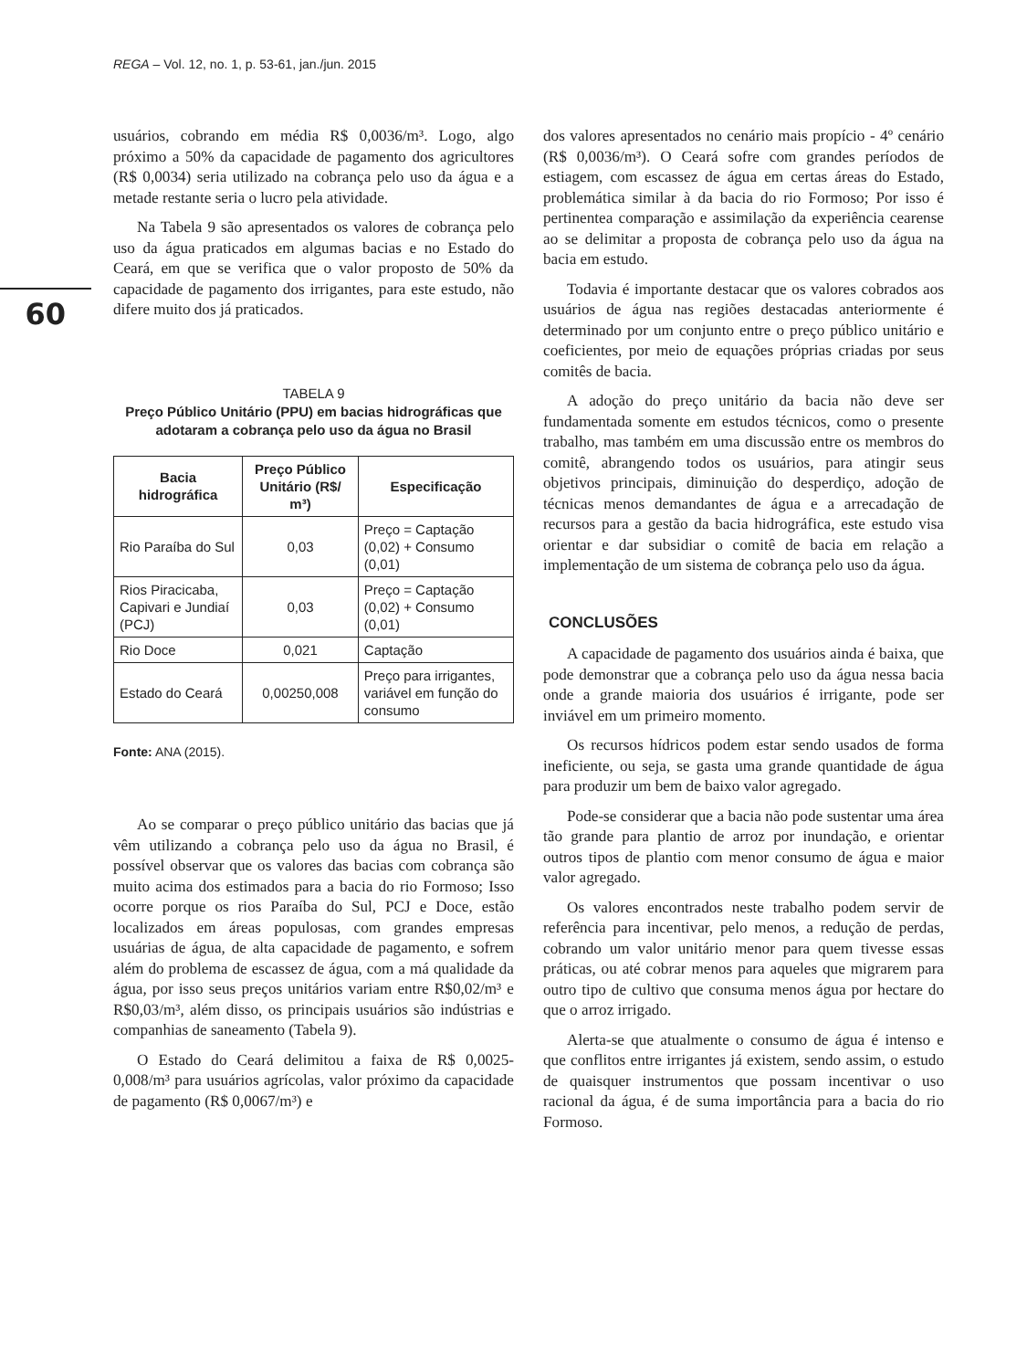REGA – Vol. 12, no. 1, p. 53-61, jan./jun. 2015
60
usuários, cobrando em média R$ 0,0036/m³. Logo, algo próximo a 50% da capacidade de pagamento dos agricultores (R$ 0,0034) seria utilizado na cobrança pelo uso da água e a metade restante seria o lucro pela atividade.
Na Tabela 9 são apresentados os valores de cobrança pelo uso da água praticados em algumas bacias e no Estado do Ceará, em que se verifica que o valor proposto de 50% da capacidade de pagamento dos irrigantes, para este estudo, não difere muito dos já praticados.
TABELA 9
Preço Público Unitário (PPU) em bacias hidrográficas que adotaram a cobrança pelo uso da água no Brasil
| Bacia hidrográfica | Preço Público Unitário (R$/ m³) | Especificação |
| --- | --- | --- |
| Rio Paraíba do Sul | 0,03 | Preço = Captação (0,02) + Consumo (0,01) |
| Rios Piracicaba, Capivari e Jundiaí (PCJ) | 0,03 | Preço = Captação (0,02) + Consumo (0,01) |
| Rio Doce | 0,021 | Captação |
| Estado do Ceará | 0,00250,008 | Preço para irrigantes, variável em função do consumo |
Fonte: ANA (2015).
Ao se comparar o preço público unitário das bacias que já vêm utilizando a cobrança pelo uso da água no Brasil, é possível observar que os valores das bacias com cobrança são muito acima dos estimados para a bacia do rio Formoso; Isso ocorre porque os rios Paraíba do Sul, PCJ e Doce, estão localizados em áreas populosas, com grandes empresas usuárias de água, de alta capacidade de pagamento, e sofrem além do problema de escassez de água, com a má qualidade da água, por isso seus preços unitários variam entre R$0,02/m³ e R$0,03/m³, além disso, os principais usuários são indústrias e companhias de saneamento (Tabela 9).
O Estado do Ceará delimitou a faixa de R$ 0,0025-0,008/m³ para usuários agrícolas, valor próximo da capacidade de pagamento (R$ 0,0067/m³) e
dos valores apresentados no cenário mais propício - 4º cenário (R$ 0,0036/m³). O Ceará sofre com grandes períodos de estiagem, com escassez de água em certas áreas do Estado, problemática similar à da bacia do rio Formoso; Por isso é pertinentea comparação e assimilação da experiência cearense ao se delimitar a proposta de cobrança pelo uso da água na bacia em estudo.
Todavia é importante destacar que os valores cobrados aos usuários de água nas regiões destacadas anteriormente é determinado por um conjunto entre o preço público unitário e coeficientes, por meio de equações próprias criadas por seus comitês de bacia.
A adoção do preço unitário da bacia não deve ser fundamentada somente em estudos técnicos, como o presente trabalho, mas também em uma discussão entre os membros do comitê, abrangendo todos os usuários, para atingir seus objetivos principais, diminuição do desperdiço, adoção de técnicas menos demandantes de água e a arrecadação de recursos para a gestão da bacia hidrográfica, este estudo visa orientar e dar subsidiar o comitê de bacia em relação a implementação de um sistema de cobrança pelo uso da água.
CONCLUSÕES
A capacidade de pagamento dos usuários ainda é baixa, que pode demonstrar que a cobrança pelo uso da água nessa bacia onde a grande maioria dos usuários é irrigante, pode ser inviável em um primeiro momento.
Os recursos hídricos podem estar sendo usados de forma ineficiente, ou seja, se gasta uma grande quantidade de água para produzir um bem de baixo valor agregado.
Pode-se considerar que a bacia não pode sustentar uma área tão grande para plantio de arroz por inundação, e orientar outros tipos de plantio com menor consumo de água e maior valor agregado.
Os valores encontrados neste trabalho podem servir de referência para incentivar, pelo menos, a redução de perdas, cobrando um valor unitário menor para quem tivesse essas práticas, ou até cobrar menos para aqueles que migrarem para outro tipo de cultivo que consuma menos água por hectare do que o arroz irrigado.
Alerta-se que atualmente o consumo de água é intenso e que conflitos entre irrigantes já existem, sendo assim, o estudo de quaisquer instrumentos que possam incentivar o uso racional da água, é de suma importância para a bacia do rio Formoso.